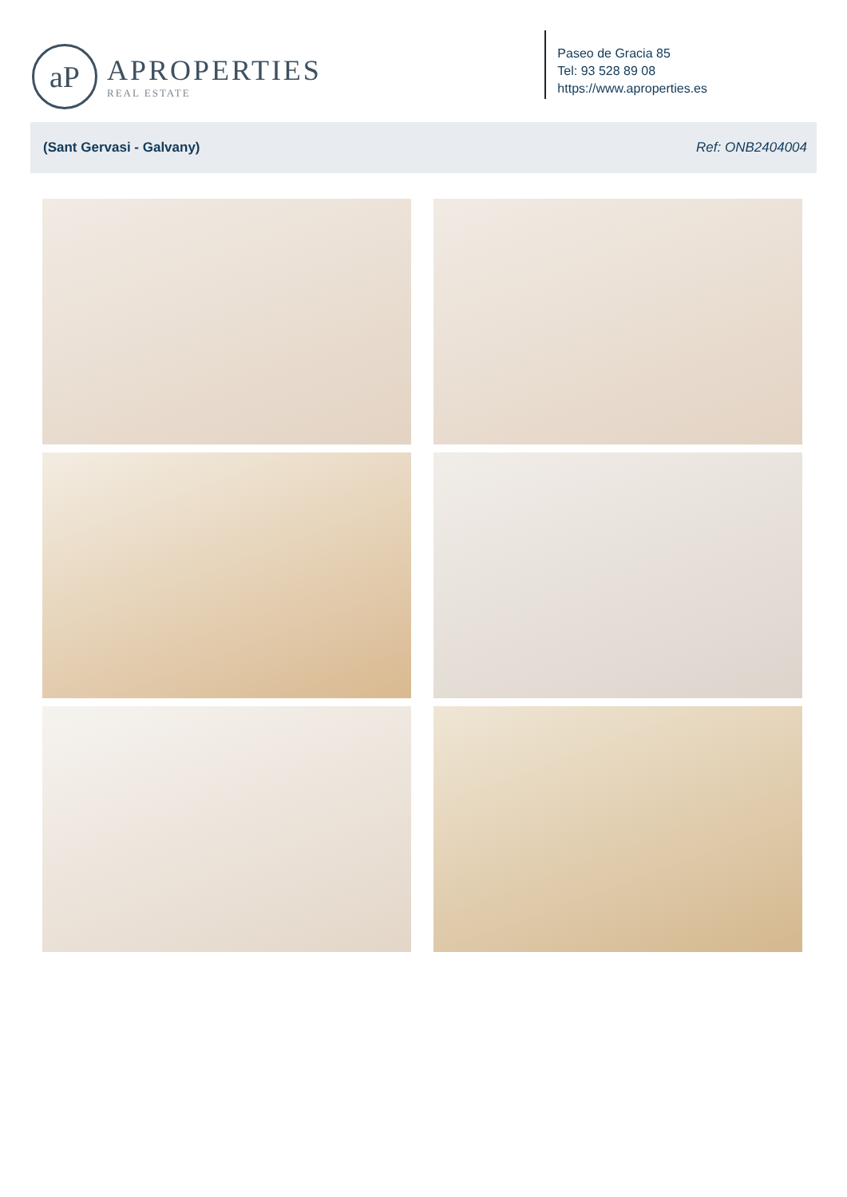aP
APROPERTIES
REAL ESTATE
Paseo de Gracia 85
Tel: 93 528 89 08
https://www.aproperties.es
(Sant Gervasi - Galvany) Ref: ONB2404004